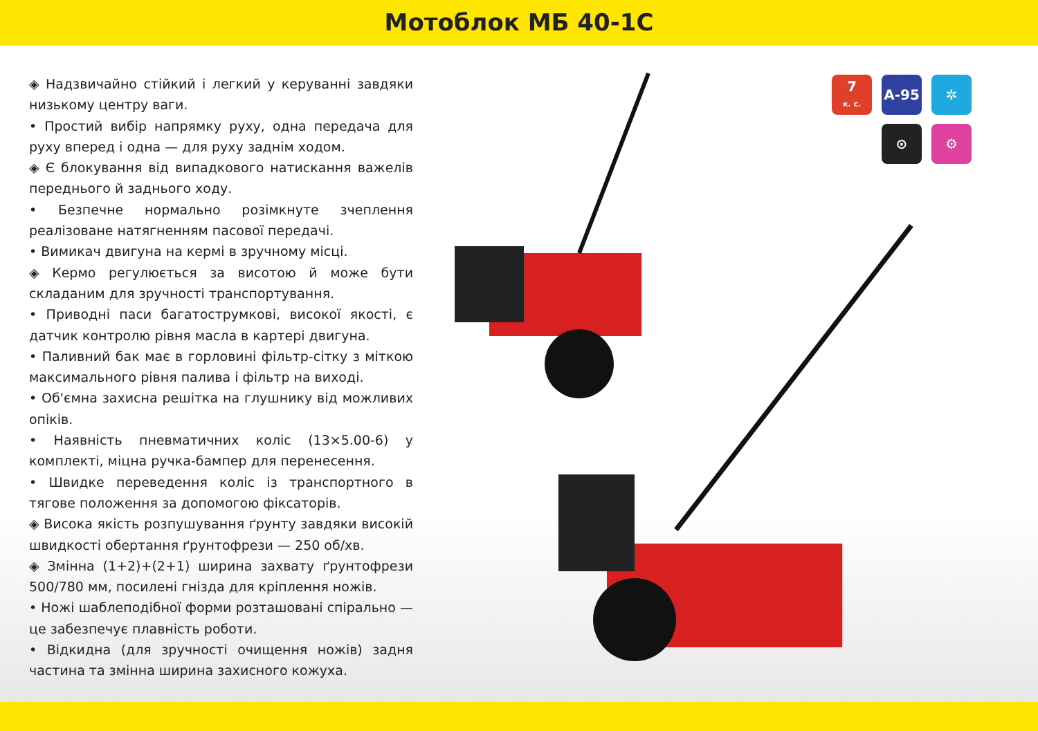Мотоблок МБ 40-1С
◈ Надзвичайно стійкий і легкий у керуванні завдяки низькому центру ваги.
• Простий вибір напрямку руху, одна передача для руху вперед і одна — для руху заднім ходом.
◈ Є блокування від випадкового натискання важелів переднього й заднього ходу.
• Безпечне нормально розімкнуте зчеплення реалізоване натягненням пасової передачі.
• Вимикач двигуна на кермі в зручному місці.
◈ Кермо регулюється за висотою й може бути складаним для зручності транспортування.
• Приводні паси багатострумкові, високої якості, є датчик контролю рівня масла в картері двигуна.
• Паливний бак має в горловині фільтр-сітку з міткою максимального рівня палива і фільтр на виході.
• Об'ємна захисна решітка на глушнику від можливих опіків.
• Наявність пневматичних коліс (13×5.00-6) у комплекті, міцна ручка-бампер для перенесення.
• Швидке переведення коліс із транспортного в тягове положення за допомогою фіксаторів.
◈ Висока якість розпушування ґрунту завдяки високій швидкості обертання ґрунтофрези — 250 об/хв.
◈ Змінна (1+2)+(2+1) ширина захвату ґрунтофрези 500/780 мм, посилені гнізда для кріплення ножів.
• Ножі шаблеподібної форми розташовані спірально — це забезпечує плавність роботи.
• Відкидна (для зручності очищення ножів) задня частина та змінна ширина захисного кожуха.
7
к. с.
А-95 ✲
⊙ ⚙